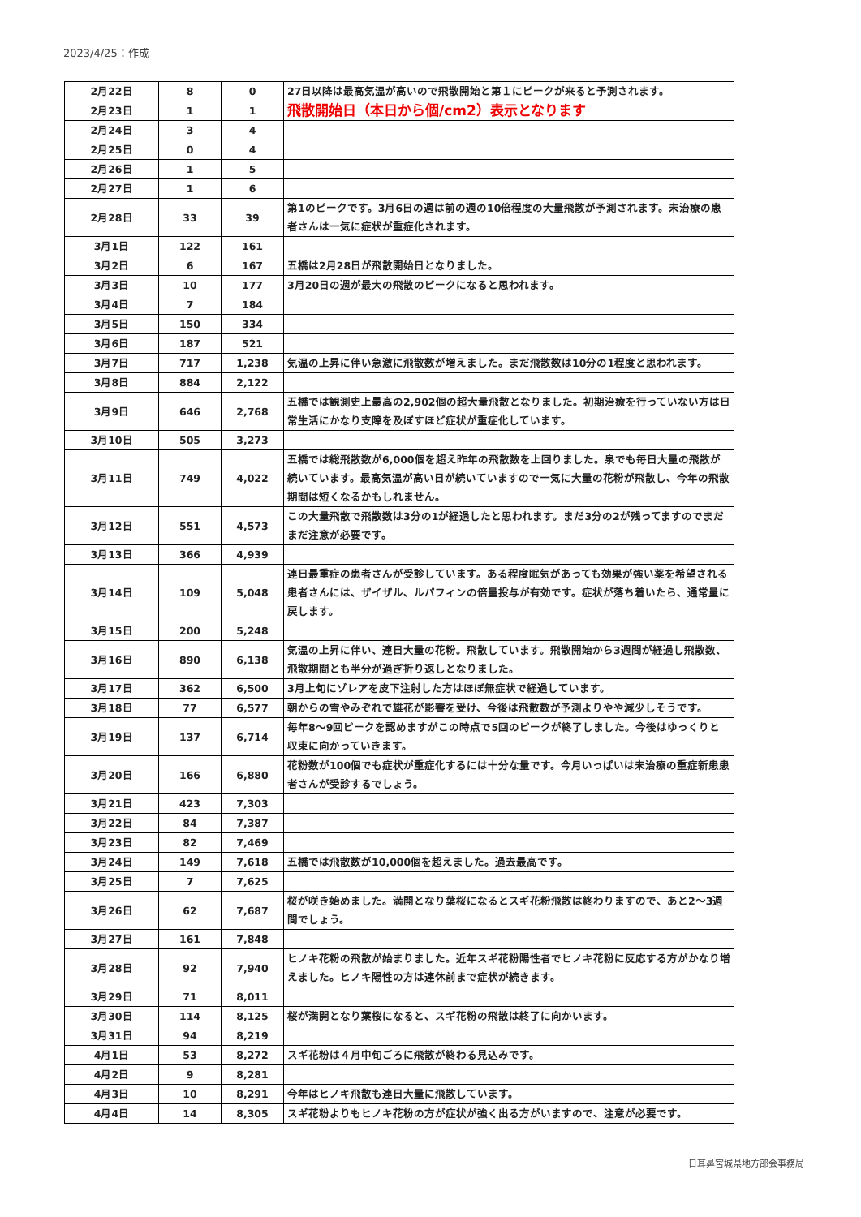2023/4/25：作成
| 2月22日 | 8 | 0 | 27日以降は最高気温が高いので飛散開始と第１にピークが来ると予測されます。 |
| 2月23日 | 1 | 1 | 飛散開始日（本日から個/cm2）表示となります |
| 2月24日 | 3 | 4 | |
| 2月25日 | 0 | 4 | |
| 2月26日 | 1 | 5 | |
| 2月27日 | 1 | 6 | |
| 2月28日 | 33 | 39 | 第1のピークです。3月6日の週は前の週の10倍程度の大量飛散が予測されます。未治療の患者さんは一気に症状が重症化されます。 |
| 3月1日 | 122 | 161 | |
| 3月2日 | 6 | 167 | 五橋は2月28日が飛散開始日となりました。 |
| 3月3日 | 10 | 177 | 3月20日の週が最大の飛散のピークになると思われます。 |
| 3月4日 | 7 | 184 | |
| 3月5日 | 150 | 334 | |
| 3月6日 | 187 | 521 | |
| 3月7日 | 717 | 1,238 | 気温の上昇に伴い急激に飛散数が増えました。まだ飛散数は10分の1程度と思われます。 |
| 3月8日 | 884 | 2,122 | |
| 3月9日 | 646 | 2,768 | 五橋では観測史上最高の2,902個の超大量飛散となりました。初期治療を行っていない方は日常生活にかなり支障を及ぼすほど症状が重症化しています。 |
| 3月10日 | 505 | 3,273 | |
| 3月11日 | 749 | 4,022 | 五橋では総飛散数が6,000個を超え昨年の飛散数を上回りました。泉でも毎日大量の飛散が続いています。最高気温が高い日が続いていますので一気に大量の花粉が飛散し、今年の飛散期間は短くなるかもしれません。 |
| 3月12日 | 551 | 4,573 | この大量飛散で飛散数は3分の1が経過したと思われます。まだ3分の2が残ってますのでまだまだ注意が必要です。 |
| 3月13日 | 366 | 4,939 | |
| 3月14日 | 109 | 5,048 | 連日最重症の患者さんが受診しています。ある程度眠気があっても効果が強い薬を希望される患者さんには、ザイザル、ルパフィンの倍量投与が有効です。症状が落ち着いたら、通常量に戻します。 |
| 3月15日 | 200 | 5,248 | |
| 3月16日 | 890 | 6,138 | 気温の上昇に伴い、連日大量の花粉。飛散しています。飛散開始から3週間が経過し飛散数、飛散期間とも半分が過ぎ折り返しとなりました。 |
| 3月17日 | 362 | 6,500 | 3月上旬にゾレアを皮下注射した方はほぼ無症状で経過しています。 |
| 3月18日 | 77 | 6,577 | 朝からの雪やみぞれで雄花が影響を受け、今後は飛散数が予測よりやや減少しそうです。 |
| 3月19日 | 137 | 6,714 | 毎年8～9回ピークを認めますがこの時点で5回のピークが終了しました。今後はゆっくりと収束に向かっていきます。 |
| 3月20日 | 166 | 6,880 | 花粉数が100個でも症状が重症化するには十分な量です。今月いっぱいは未治療の重症新患患者さんが受診するでしょう。 |
| 3月21日 | 423 | 7,303 | |
| 3月22日 | 84 | 7,387 | |
| 3月23日 | 82 | 7,469 | |
| 3月24日 | 149 | 7,618 | 五橋では飛散数が10,000個を超えました。過去最高です。 |
| 3月25日 | 7 | 7,625 | |
| 3月26日 | 62 | 7,687 | 桜が咲き始めました。満開となり葉桜になるとスギ花粉飛散は終わりますので、あと2～3週間でしょう。 |
| 3月27日 | 161 | 7,848 | |
| 3月28日 | 92 | 7,940 | ヒノキ花粉の飛散が始まりました。近年スギ花粉陽性者でヒノキ花粉に反応する方がかなり増えました。ヒノキ陽性の方は連休前まで症状が続きます。 |
| 3月29日 | 71 | 8,011 | |
| 3月30日 | 114 | 8,125 | 桜が満開となり葉桜になると、スギ花粉の飛散は終了に向かいます。 |
| 3月31日 | 94 | 8,219 | |
| 4月1日 | 53 | 8,272 | スギ花粉は４月中旬ごろに飛散が終わる見込みです。 |
| 4月2日 | 9 | 8,281 | |
| 4月3日 | 10 | 8,291 | 今年はヒノキ飛散も連日大量に飛散しています。 |
| 4月4日 | 14 | 8,305 | スギ花粉よりもヒノキ花粉の方が症状が強く出る方がいますので、注意が必要です。 |
日耳鼻宮城県地方部会事務局